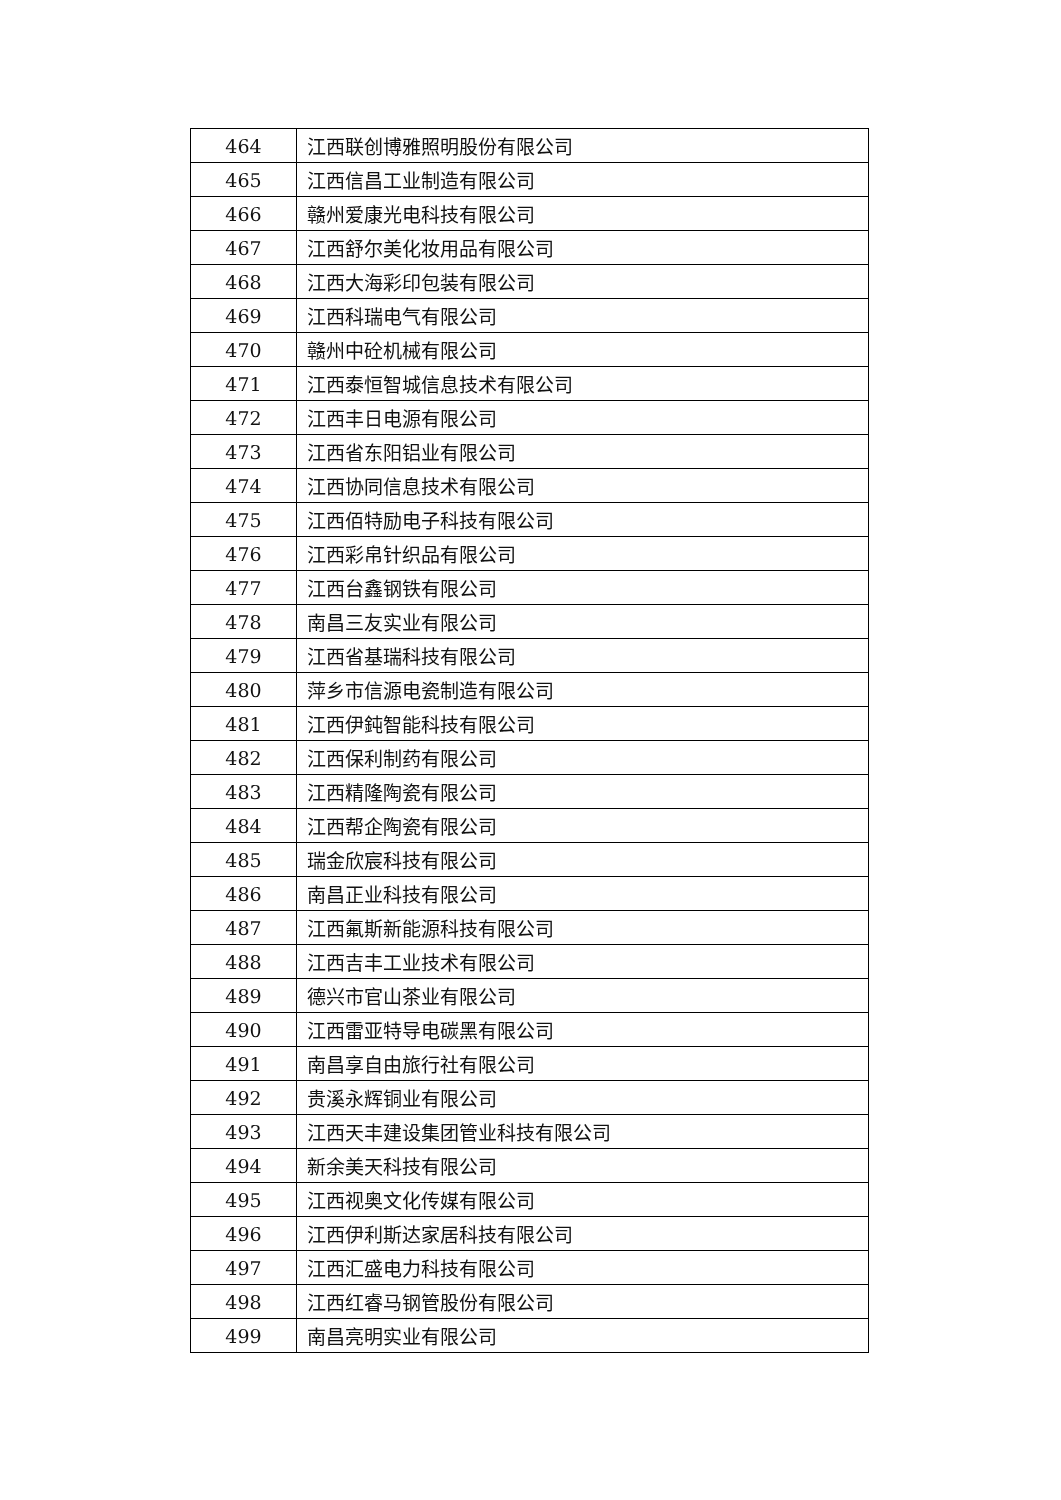| 464 | 江西联创博雅照明股份有限公司 |
| 465 | 江西信昌工业制造有限公司 |
| 466 | 赣州爱康光电科技有限公司 |
| 467 | 江西舒尔美化妆用品有限公司 |
| 468 | 江西大海彩印包装有限公司 |
| 469 | 江西科瑞电气有限公司 |
| 470 | 赣州中砼机械有限公司 |
| 471 | 江西泰恒智城信息技术有限公司 |
| 472 | 江西丰日电源有限公司 |
| 473 | 江西省东阳铝业有限公司 |
| 474 | 江西协同信息技术有限公司 |
| 475 | 江西佰特励电子科技有限公司 |
| 476 | 江西彩帛针织品有限公司 |
| 477 | 江西台鑫钢铁有限公司 |
| 478 | 南昌三友实业有限公司 |
| 479 | 江西省基瑞科技有限公司 |
| 480 | 萍乡市信源电瓷制造有限公司 |
| 481 | 江西伊鈍智能科技有限公司 |
| 482 | 江西保利制药有限公司 |
| 483 | 江西精隆陶瓷有限公司 |
| 484 | 江西帮企陶瓷有限公司 |
| 485 | 瑞金欣宸科技有限公司 |
| 486 | 南昌正业科技有限公司 |
| 487 | 江西氟斯新能源科技有限公司 |
| 488 | 江西吉丰工业技术有限公司 |
| 489 | 德兴市官山茶业有限公司 |
| 490 | 江西雷亚特导电碳黑有限公司 |
| 491 | 南昌享自由旅行社有限公司 |
| 492 | 贵溪永辉铜业有限公司 |
| 493 | 江西天丰建设集团管业科技有限公司 |
| 494 | 新余美天科技有限公司 |
| 495 | 江西视奥文化传媒有限公司 |
| 496 | 江西伊利斯达家居科技有限公司 |
| 497 | 江西汇盛电力科技有限公司 |
| 498 | 江西红睿马钢管股份有限公司 |
| 499 | 南昌亮明实业有限公司 |